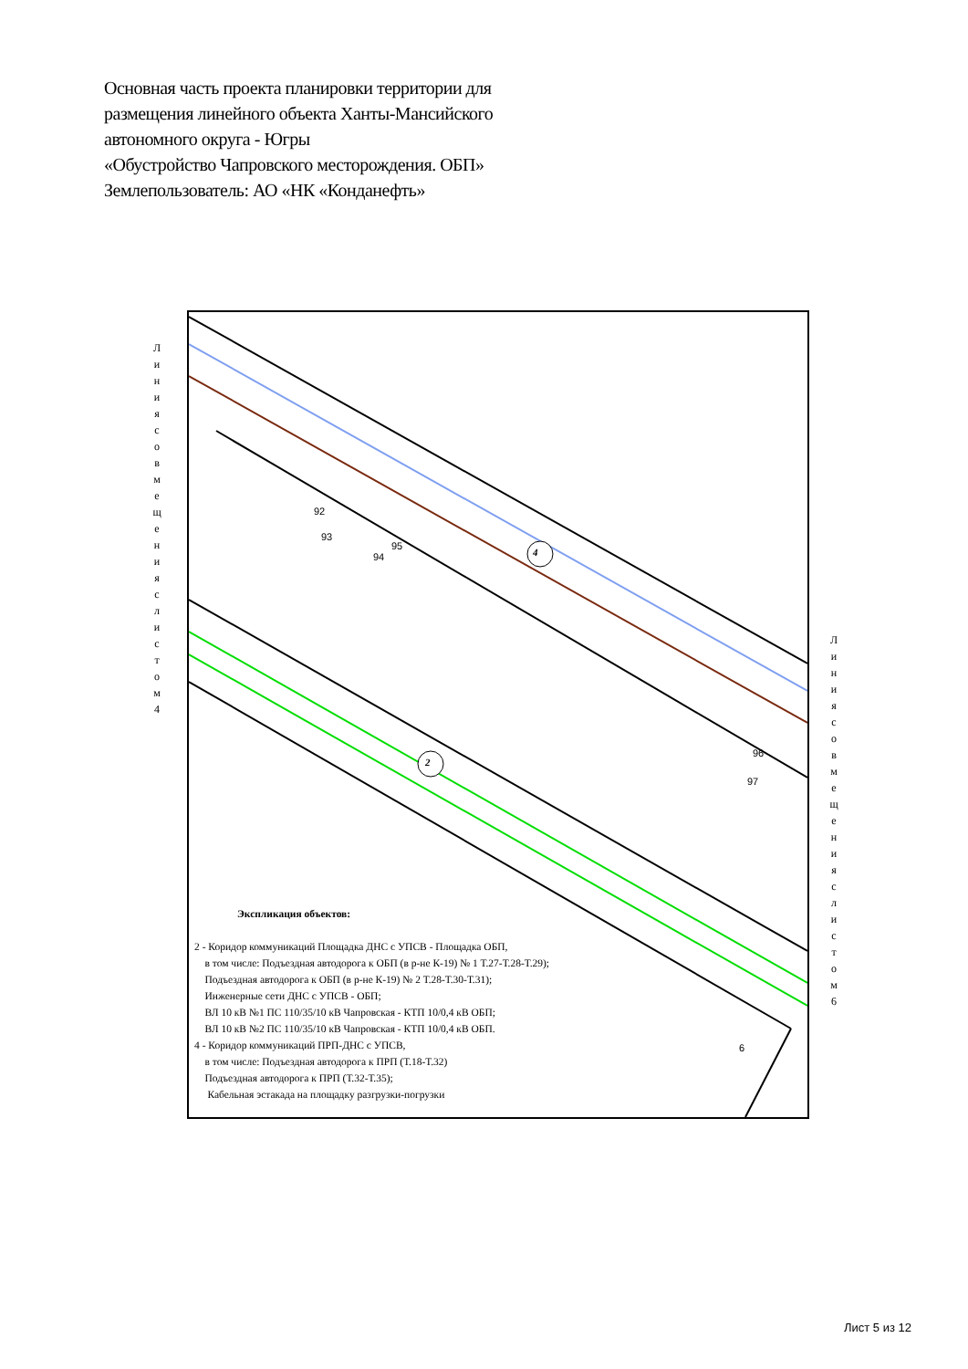Основная часть проекта планировки территории для
размещения линейного объекта Ханты-Мансийского
автономного округа - Югры
«Обустройство Чапровского месторождения. ОБП»
Землепользователь: АО «НК «Конданефть»
Л и н и я с о в м е щ е н и я с л и с т о м 4
Л и н и я с о в м е щ е н и я с л и с т о м 6
4
2
92
93
94
95
96
97
6
Экспликация объектов:
2 - Коридор коммуникаций Площадка ДНС с УПСВ - Площадка ОБП,
в том числе: Подъездная автодорога к ОБП (в р-не К-19) № 1 Т.27-Т.28-Т.29);
Подъездная автодорога к ОБП (в р-не К-19) № 2 Т.28-Т.30-Т.31);
Инженерные сети ДНС с УПСВ - ОБП;
ВЛ 10 кВ №1 ПС 110/35/10 кВ Чапровская - КТП 10/0,4 кВ ОБП;
ВЛ 10 кВ №2 ПС 110/35/10 кВ Чапровская - КТП 10/0,4 кВ ОБП.
4 - Коридор коммуникаций ПРП-ДНС с УПСВ,
в том числе: Подъездная автодорога к ПРП (Т.18-Т.32)
Подъездная автодорога к ПРП (Т.32-Т.35);
Кабельная эстакада на площадку разгрузки-погрузки
Лист 5 из 12